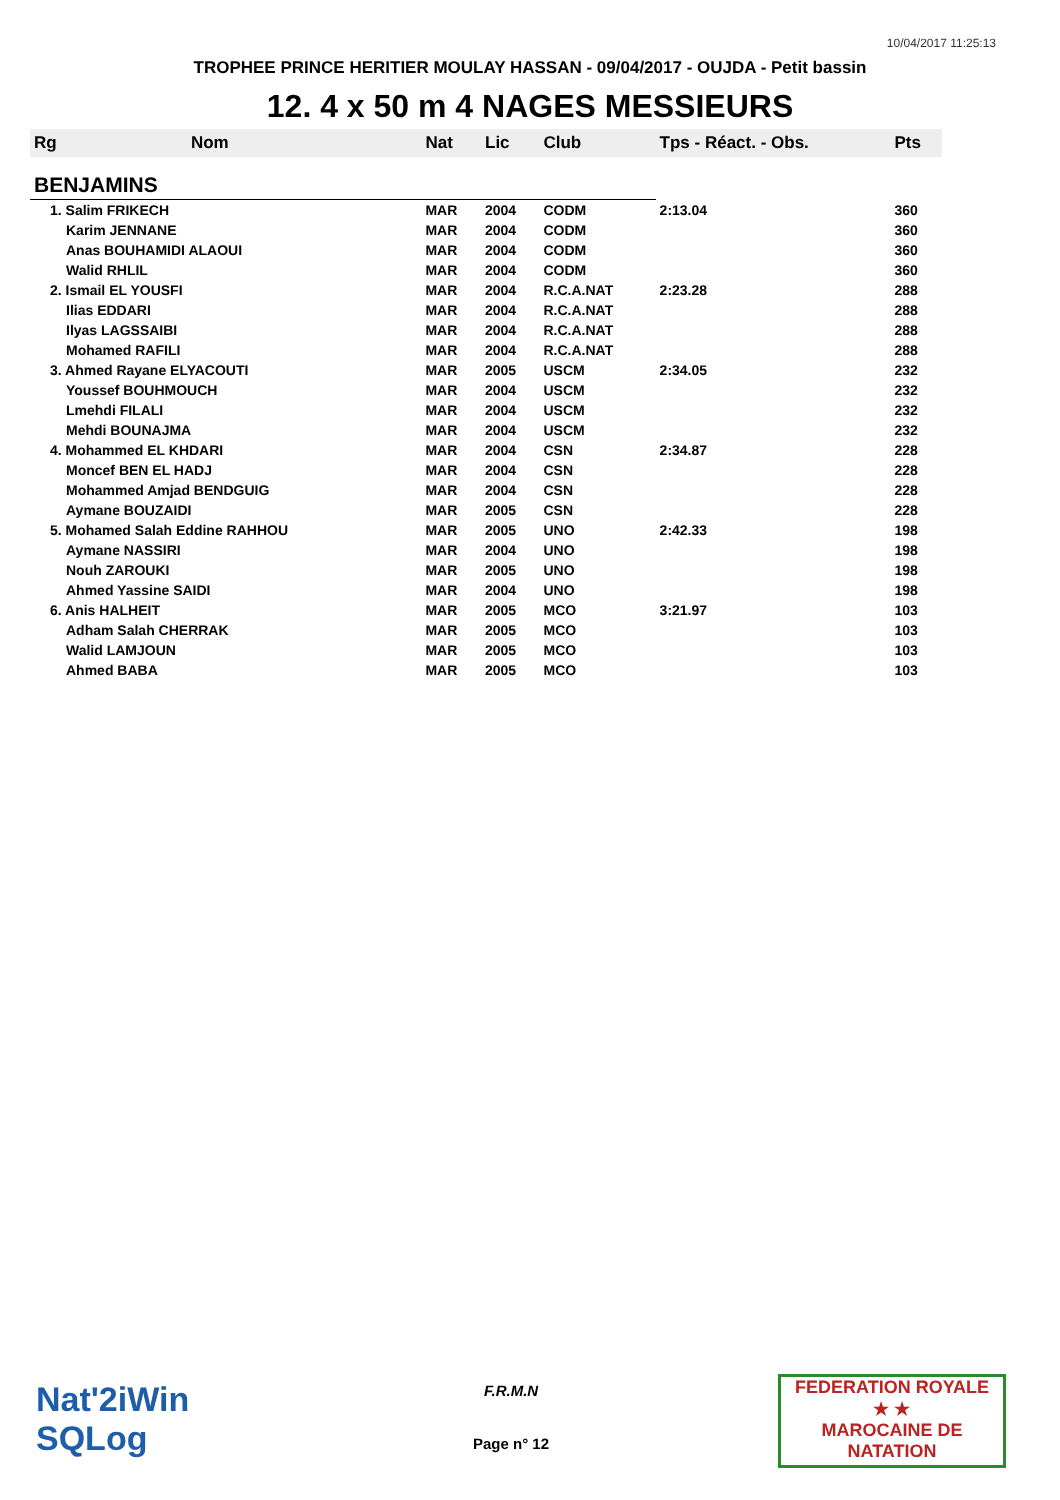10/04/2017 11:25:13
TROPHEE PRINCE HERITIER MOULAY HASSAN - 09/04/2017 - OUJDA - Petit bassin
12. 4 x 50 m 4 NAGES MESSIEURS
| Rg | Nom | Nat | Lic | Club | Tps - Réact. - Obs. | Pts |
| --- | --- | --- | --- | --- | --- | --- |
| BENJAMINS | | | | | | |
| 1. Salim FRIKECH | | MAR | 2004 | CODM | 2:13.04 | 360 |
| Karim JENNANE | | MAR | 2004 | CODM | | 360 |
| Anas BOUHAMIDI ALAOUI | | MAR | 2004 | CODM | | 360 |
| Walid RHLIL | | MAR | 2004 | CODM | | 360 |
| 2. Ismail EL YOUSFI | | MAR | 2004 | R.C.A.NAT | 2:23.28 | 288 |
| Ilias EDDARI | | MAR | 2004 | R.C.A.NAT | | 288 |
| Ilyas LAGSSAIBI | | MAR | 2004 | R.C.A.NAT | | 288 |
| Mohamed RAFILI | | MAR | 2004 | R.C.A.NAT | | 288 |
| 3. Ahmed Rayane ELYACOUTI | | MAR | 2005 | USCM | 2:34.05 | 232 |
| Youssef BOUHMOUCH | | MAR | 2004 | USCM | | 232 |
| Lmehdi FILALI | | MAR | 2004 | USCM | | 232 |
| Mehdi BOUNAJMA | | MAR | 2004 | USCM | | 232 |
| 4. Mohammed EL KHDARI | | MAR | 2004 | CSN | 2:34.87 | 228 |
| Moncef BEN EL HADJ | | MAR | 2004 | CSN | | 228 |
| Mohammed Amjad BENDGUIG | | MAR | 2004 | CSN | | 228 |
| Aymane BOUZAIDI | | MAR | 2005 | CSN | | 228 |
| 5. Mohamed Salah Eddine RAHHOU | | MAR | 2005 | UNO | 2:42.33 | 198 |
| Aymane NASSIRI | | MAR | 2004 | UNO | | 198 |
| Nouh ZAROUKI | | MAR | 2005 | UNO | | 198 |
| Ahmed Yassine SAIDI | | MAR | 2004 | UNO | | 198 |
| 6. Anis HALHEIT | | MAR | 2005 | MCO | 3:21.97 | 103 |
| Adham Salah CHERRAK | | MAR | 2005 | MCO | | 103 |
| Walid LAMJOUN | | MAR | 2005 | MCO | | 103 |
| Ahmed BABA | | MAR | 2005 | MCO | | 103 |
Nat'2iWin
SQLog
F.R.M.N
Page n° 12
FEDERATION ROYALE
★ ★
MAROCAINE DE NATATION